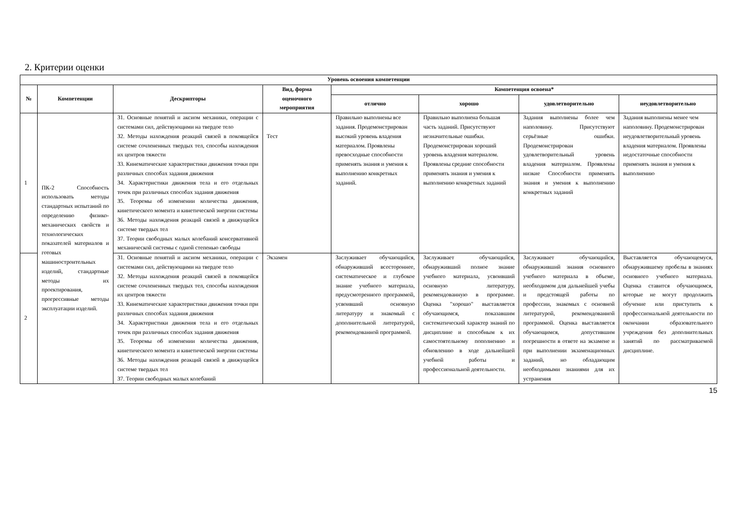2. Критерии оценки
| Уровень освоения компетенции | | | | | | | |
| --- | --- | --- | --- | --- | --- | --- | --- |
| № | Компетенции | Дескрипторы | Вид, форма оценочного мероприятия | Компетенция освоена* | | | |
| | | | | отлично | хорошо | удовлетворительно | неудовлетворительно |
| 1 | ПК-2 Способность использовать методы стандартных испытаний по определению физико-механических свойств и технологических показателей материалов и готовых машиностроительных изделий, стандартные методы их проектирования, прогрессивные методы эксплуатации изделий. | З1. Основные понятий и аксиом механики, операции с системами сил, действующими на твердое тело З2. Методы нахождения реакций связей в покоящейся системе сочлененных твердых тел, способы нахождения их центров тяжести З3. Кинематические характеристики движения точки при различных способах задания движения З4. Характеристики движения тела и его отдельных точек при различных способах задания движения З5. Теоремы об изменении количества движения, кинетического момента и кинетической энергии системы З6. Методы нахождения реакций связей в движущейся системе твердых тел З7. Теории свободных малых колебаний консервативной механической системы с одной степенью свободы | Тест | Правильно выполнены все задания. Продемонстрирован высокий уровень владения материалом. Проявлены превосходные способности применять знания и умения к выполнению конкретных заданий. | Правильно выполнена большая часть заданий. Присутствуют незначительные ошибки. Продемонстрирован хороший уровень владения материалом. Проявлены средние способности применять знания и умения к выполнению конкретных заданий | Задания выполнены более чем наполовину. Присутствуют серьёзные ошибки. Продемонстрирован удовлетворительный уровень владения материалом. Проявлены низкие Способности применять знания и умения к выполнению конкретных заданий | Задания выполнены менее чем наполовину. Продемонстрирован неудовлетворительный уровень владения материалом. Проявлены недостаточные способности применять знания и умения к выполнению |
| 2 | | З1. Основные понятий и аксиом механики, операции с системами сил, действующими на твердое тело З2. Методы нахождения реакций связей в покоящейся системе сочлененных твердых тел, способы нахождения их центров тяжести З3. Кинематические характеристики движения точки при различных способах задания движения З4. Характеристики движения тела и его отдельных точек при различных способах задания движения З5. Теоремы об изменении количества движения, кинетического момента и кинетической энергии системы З6. Методы нахождения реакций связей в движущейся системе твердых тел З7. Теории свободных малых колебаний | Экзамен | Заслуживает обучающийся, обнаруживший всестороннее, систематическое и глубокое знание учебного материала, предусмотренного программой, усвоивший основную литературу и знакомый с дополнительной литературой, рекомендованной программой. | Заслуживает обучающийся, обнаруживший полное знание учебного материала, усвоивший основную литературу, рекомендованную в программе. Оценка "хорошо" выставляется обучающимся, показавшим систематический характер знаний по дисциплине и способным к их самостоятельному пополнению и обновлению в ходе дальнейшей учебной работы и профессиональной деятельности. | Заслуживает обучающийся, обнаруживший знания основного учебного материала в объеме, необходимом для дальнейшей учебы и предстоящей работы по профессии, знакомых с основной литературой, рекомендованной программой. Оценка выставляется обучающимся, допустившим погрешности в ответе на экзамене и при выполнении экзаменационных заданий, но обладающим необходимыми знаниями для их устранения | Выставляется обучающемуся, обнаружившему пробелы в знаниях основного учебного материала. Оценка ставится обучающимся, которые не могут продолжить обучение или приступить к профессиональной деятельности по окончании образовательного учреждения без дополнительных занятий по рассматриваемой дисциплине. |
15